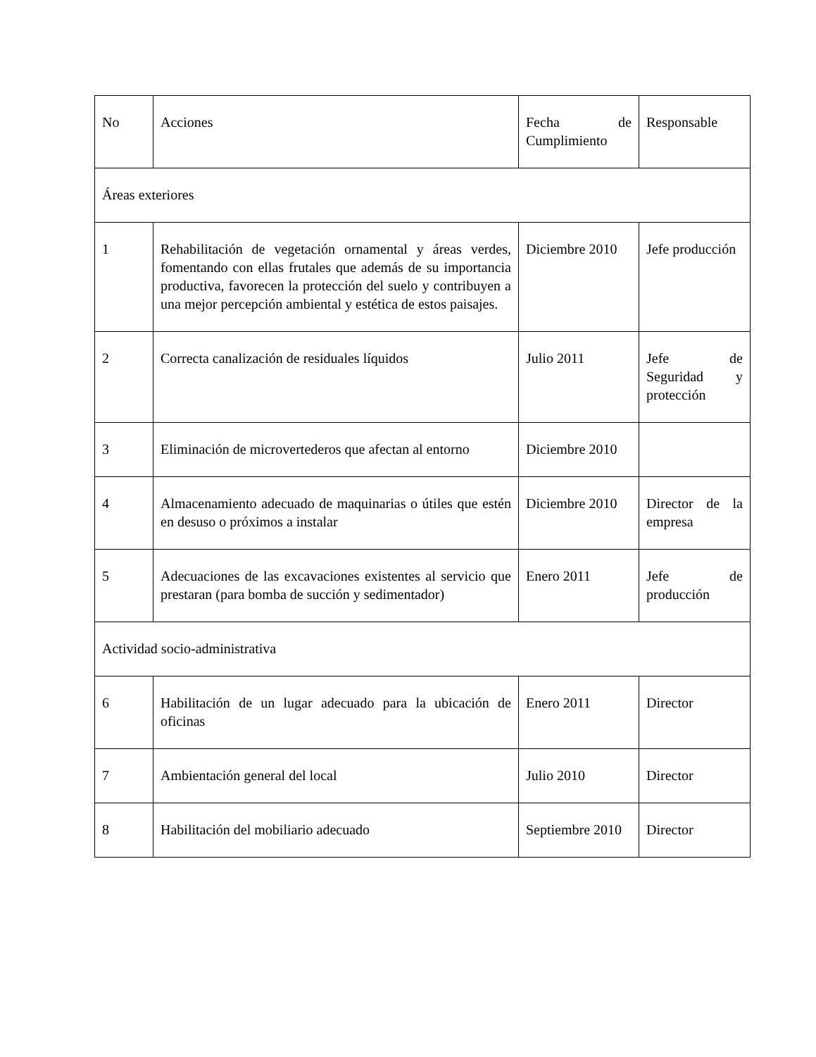| No | Acciones | Fecha de Cumplimiento | Responsable |
| Áreas exteriores | | | |
| 1 | Rehabilitación de vegetación ornamental y áreas verdes, fomentando con ellas frutales que además de su importancia productiva, favorecen la protección del suelo y contribuyen a una mejor percepción ambiental y estética de estos paisajes. | Diciembre 2010 | Jefe producción |
| 2 | Correcta canalización de residuales líquidos | Julio 2011 | Jefe de Seguridad y protección |
| 3 | Eliminación de microvertederos que afectan al entorno | Diciembre 2010 | |
| 4 | Almacenamiento adecuado de maquinarias o útiles que estén en desuso o próximos a instalar | Diciembre 2010 | Director de la empresa |
| 5 | Adecuaciones de las excavaciones existentes al servicio que prestaran (para bomba de succión y sedimentador) | Enero 2011 | Jefe de producción |
| Actividad socio-administrativa | | | |
| 6 | Habilitación de un lugar adecuado para la ubicación de oficinas | Enero 2011 | Director |
| 7 | Ambientación general del local | Julio 2010 | Director |
| 8 | Habilitación del mobiliario adecuado | Septiembre 2010 | Director |